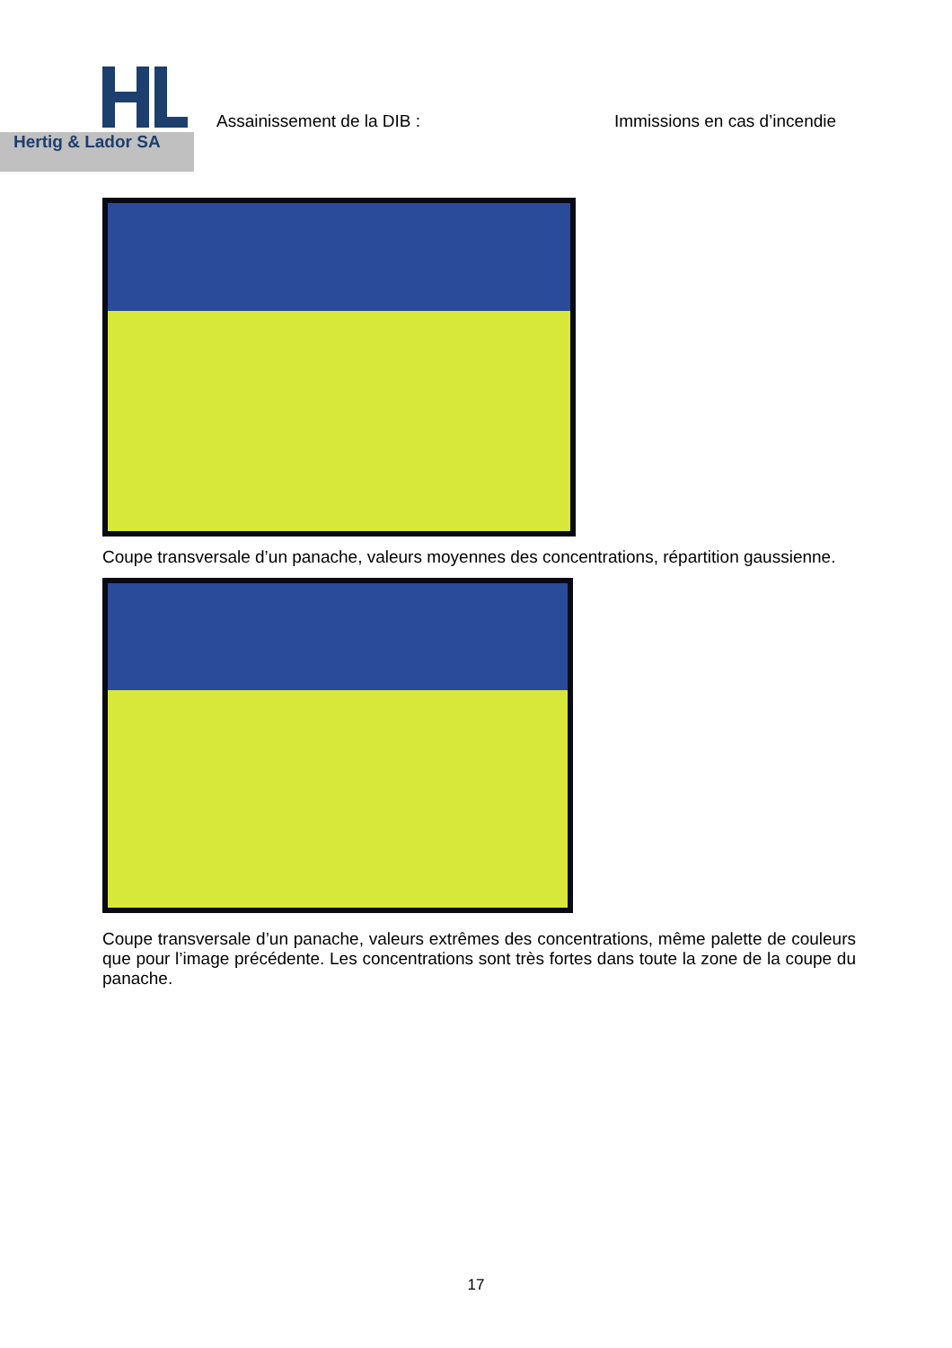Hertig & Lador SA
Assainissement de la DIB : Immissions en cas d’incendie
Coupe transversale d’un panache, valeurs moyennes des concentrations, répartition gaussienne.
Coupe transversale d’un panache, valeurs extrêmes des concentrations, même palette de couleurs que pour l’image précédente. Les concentrations sont très fortes dans toute la zone de la coupe du panache.
17